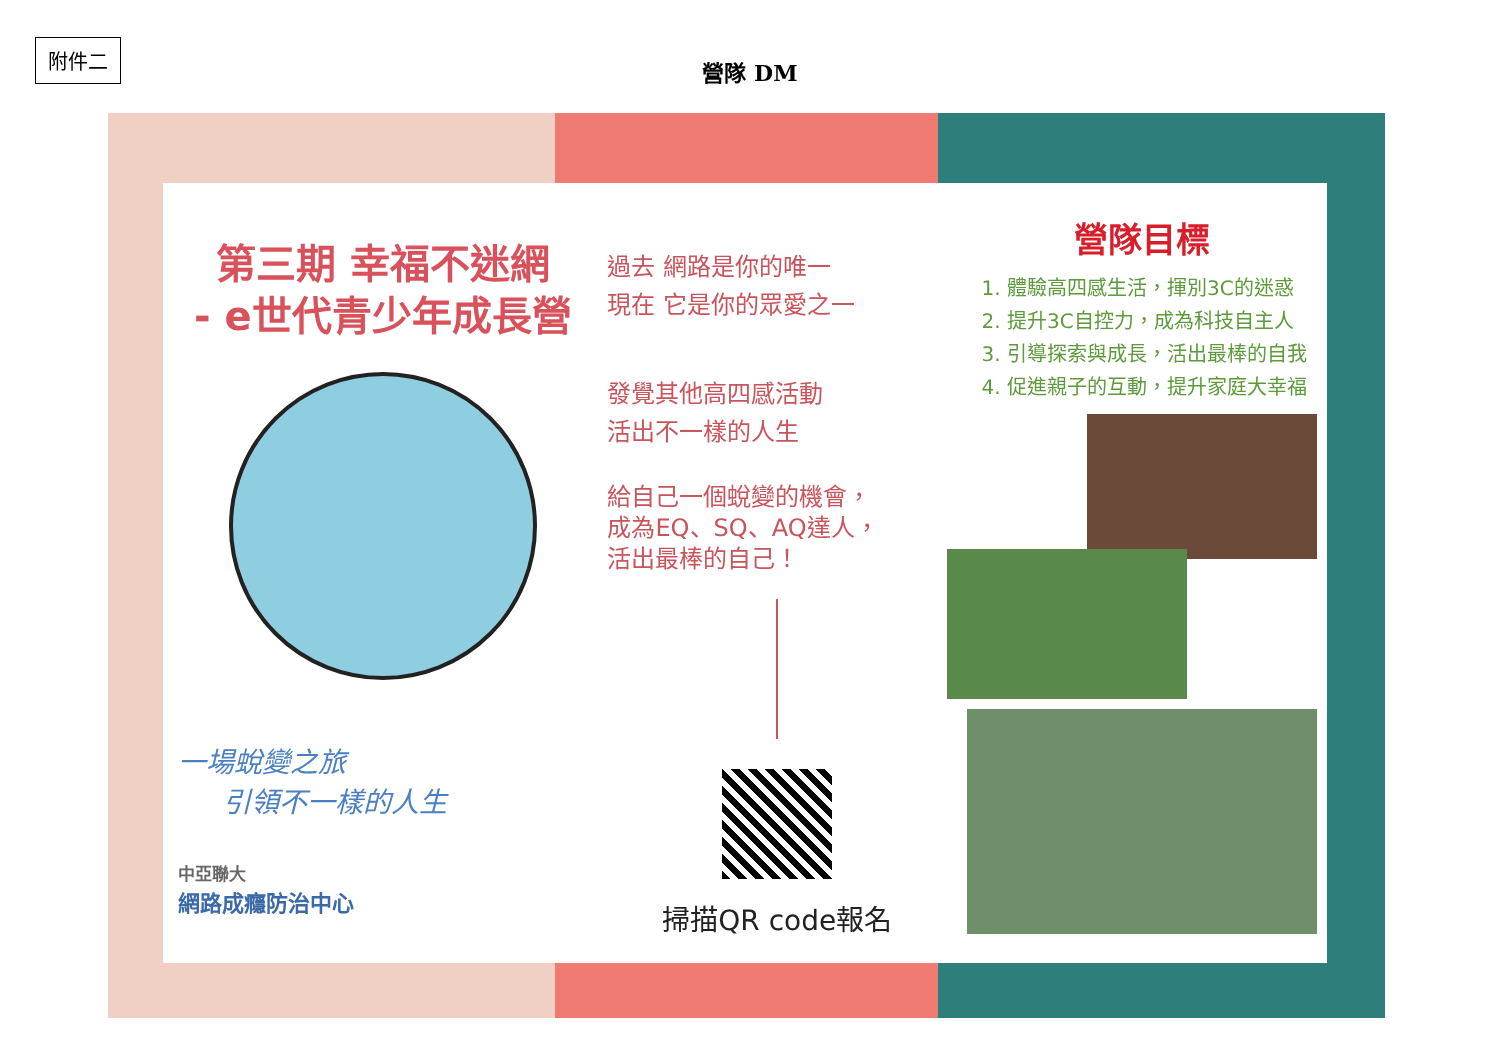附件二
營隊 DM
第三期 幸福不迷網
- e世代青少年成長營
一場蛻變之旅
引領不一樣的人生
中亞聯大
網路成癮防治中心
過去 網路是你的唯一
現在 它是你的眾愛之一
發覺其他高四感活動
活出不一樣的人生
給自己一個蛻變的機會，
成為EQ、SQ、AQ達人，
活出最棒的自己！
掃描QR code報名
營隊目標
1. 體驗高四感生活，揮別3C的迷惑
2. 提升3C自控力，成為科技自主人
3. 引導探索與成長，活出最棒的自我
4. 促進親子的互動，提升家庭大幸福